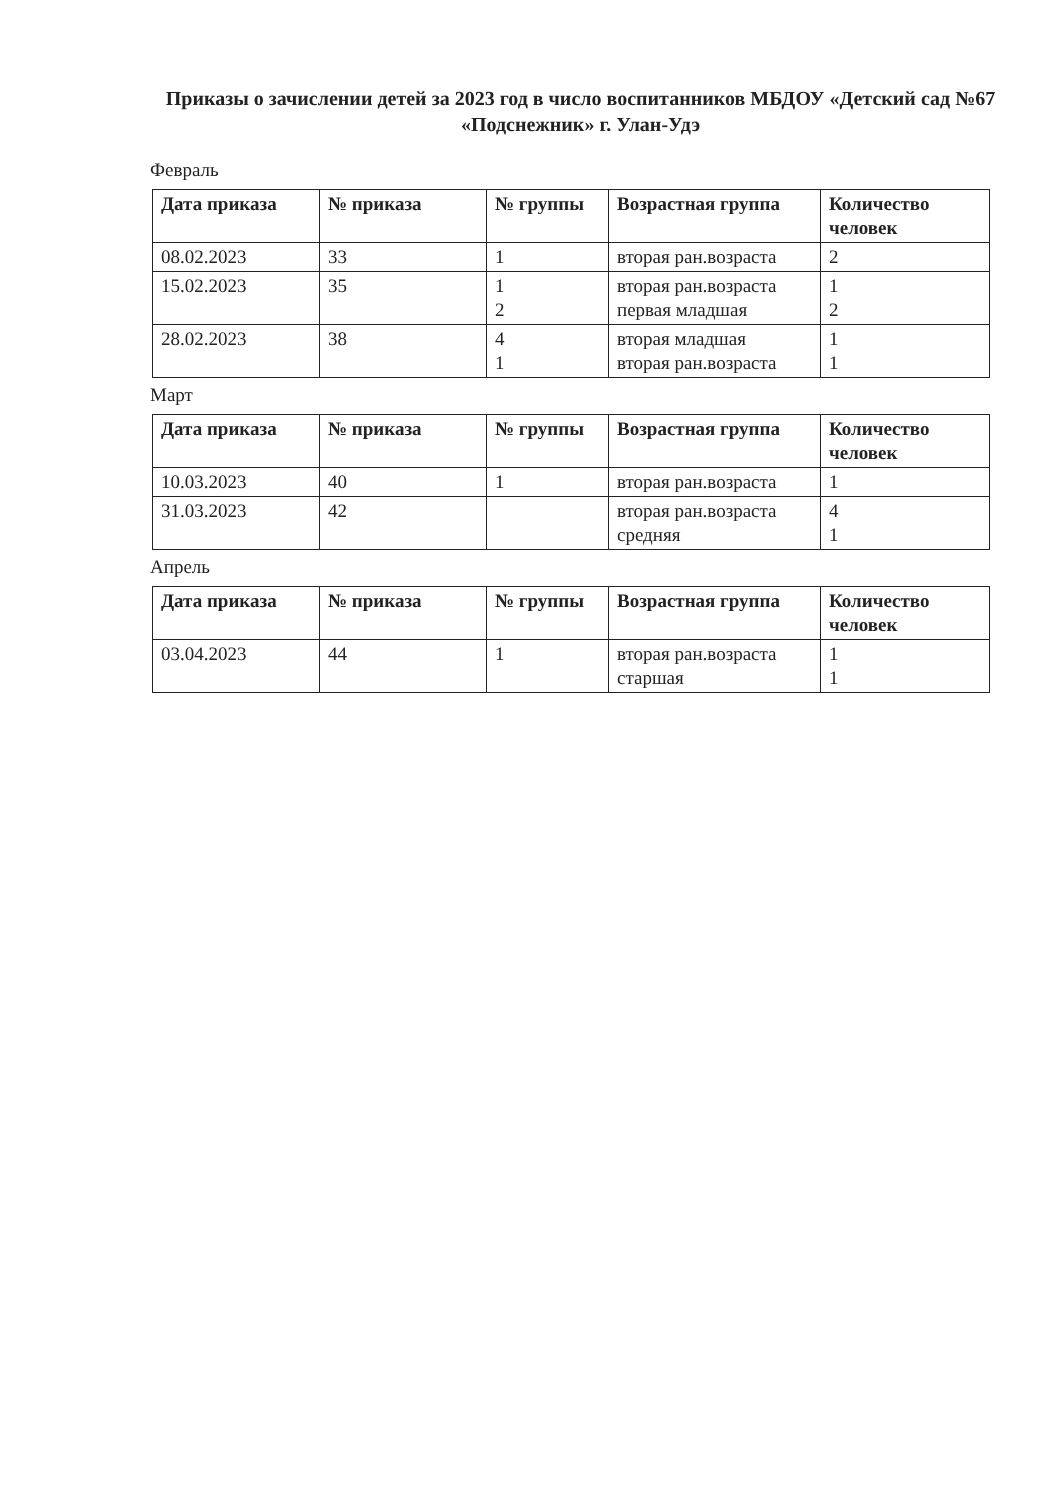Приказы о зачислении детей за 2023 год в число воспитанников МБДОУ «Детский сад №67 «Подснежник» г. Улан-Удэ
Февраль
| Дата приказа | № приказа | № группы | Возрастная группа | Количество человек |
| --- | --- | --- | --- | --- |
| 08.02.2023 | 33 | 1 | вторая ран.возраста | 2 |
| 15.02.2023 | 35 | 1 2 | вторая ран.возраста первая младшая | 1 2 |
| 28.02.2023 | 38 | 4 1 | вторая младшая вторая ран.возраста | 1 1 |
Март
| Дата приказа | № приказа | № группы | Возрастная группа | Количество человек |
| --- | --- | --- | --- | --- |
| 10.03.2023 | 40 | 1 | вторая ран.возраста | 1 |
| 31.03.2023 | 42 | | вторая ран.возраста средняя | 4 1 |
Апрель
| Дата приказа | № приказа | № группы | Возрастная группа | Количество человек |
| --- | --- | --- | --- | --- |
| 03.04.2023 | 44 | 1 | вторая ран.возраста старшая | 1 1 |